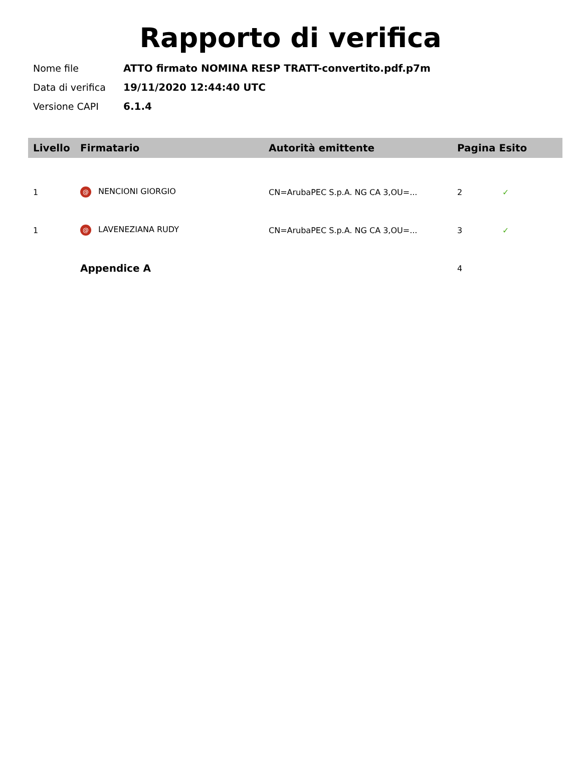Rapporto di verifica
| Nome file | ATTO firmato NOMINA RESP TRATT-convertito.pdf.p7m |
| Data di verifica | 19/11/2020 12:44:40 UTC |
| Versione CAPI | 6.1.4 |
| Livello | Firmatario | Autorità emittente | Pagina Esito | |
| --- | --- | --- | --- | --- |
| 1 | @ NENCIONI GIORGIO | CN=ArubaPEC S.p.A. NG CA 3,OU=... | 2 | ✓ |
| 1 | @ LAVENEZIANA RUDY | CN=ArubaPEC S.p.A. NG CA 3,OU=... | 3 | ✓ |
| | Appendice A | | 4 | |